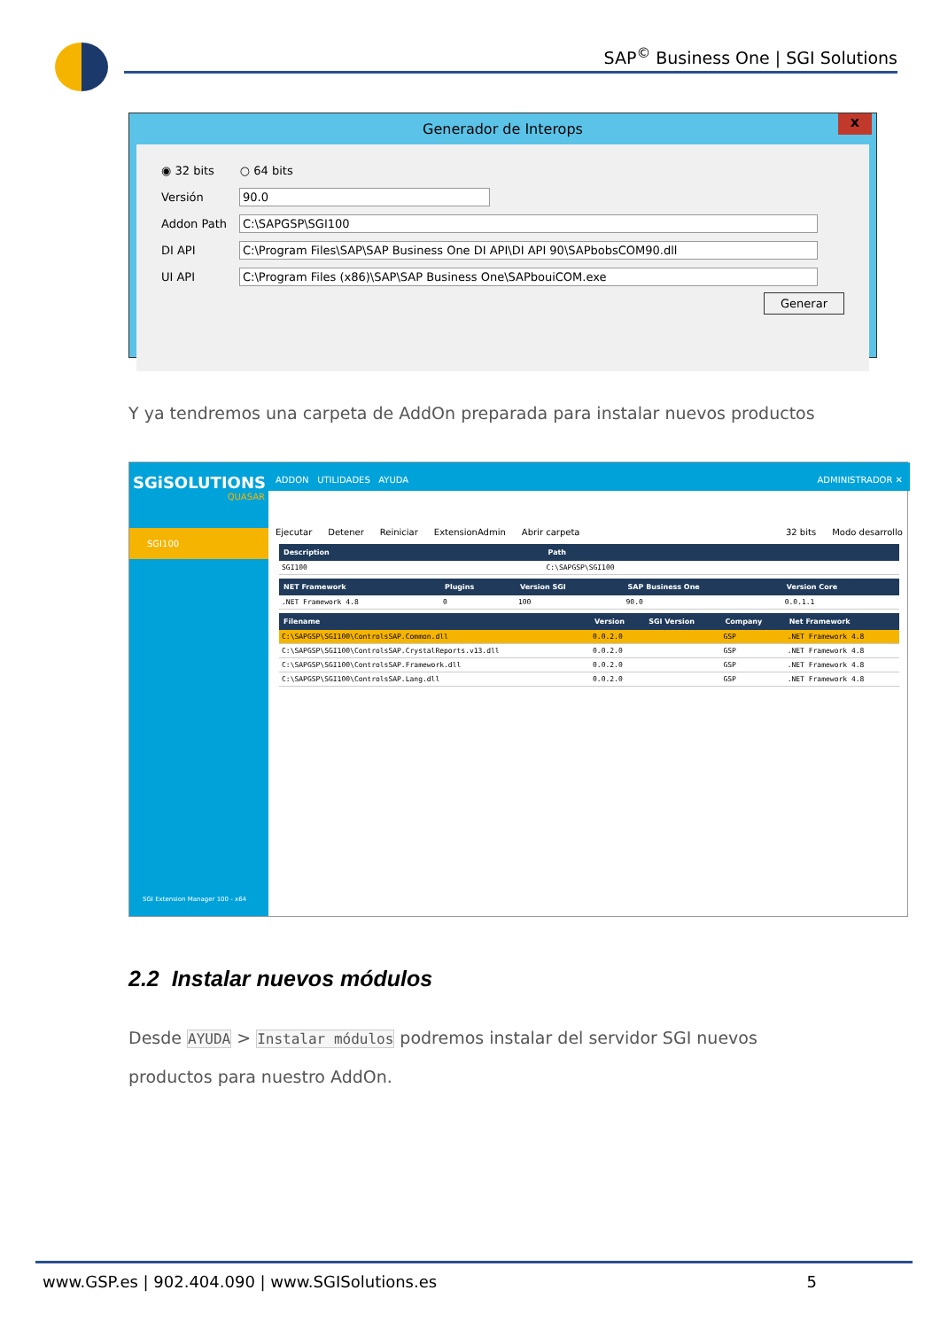SAP<sup>©</sup> Business One | SGI Solutions
Generador de Interops
x
◉ 32 bits ○ 64 bits
Versión 90.0
Addon Path C:\SAPGSP\SGI100
DI API C:\Program Files\SAP\SAP Business One DI API\DI API 90\SAPbobsCOM90.dll
UI API C:\Program Files (x86)\SAP\SAP Business One\SAPbouiCOM.exe
Generar
Y ya tendremos una carpeta de AddOn preparada para instalar nuevos productos
SGiSOLUTIONS
QUASAR
SGI100
SGI Extension Manager 100 - x64
ADDON UTILIDADES AYUDA ADMINISTRADOR ✕
Ejecutar Detener Reiniciar ExtensionAdmin Abrir carpeta 32 bits Modo desarrollo
| Description | Path |
| --- | --- |
| SGI100 | C:\SAPGSP\SGI100 |
| NET Framework | Plugins | Version SGI | SAP Business One | Version Core |
| --- | --- | --- | --- | --- |
| .NET Framework 4.8 | 0 | 100 | 90.0 | 0.0.1.1 |
| Filename | Version | SGI Version | Company | Net Framework |
| --- | --- | --- | --- | --- |
| C:\SAPGSP\SGI100\ControlsSAP.Common.dll | 0.0.2.0 | | GSP | .NET Framework 4.8 |
| C:\SAPGSP\SGI100\ControlsSAP.CrystalReports.v13.dll | 0.0.2.0 | | GSP | .NET Framework 4.8 |
| C:\SAPGSP\SGI100\ControlsSAP.Framework.dll | 0.0.2.0 | | GSP | .NET Framework 4.8 |
| C:\SAPGSP\SGI100\ControlsSAP.Lang.dll | 0.0.2.0 | | GSP | .NET Framework 4.8 |
2.2 Instalar nuevos módulos
Desde AYUDA > Instalar módulos podremos instalar del servidor SGI nuevos productos para nuestro AddOn.
www.GSP.es | 902.404.090 | www.SGISolutions.es 5